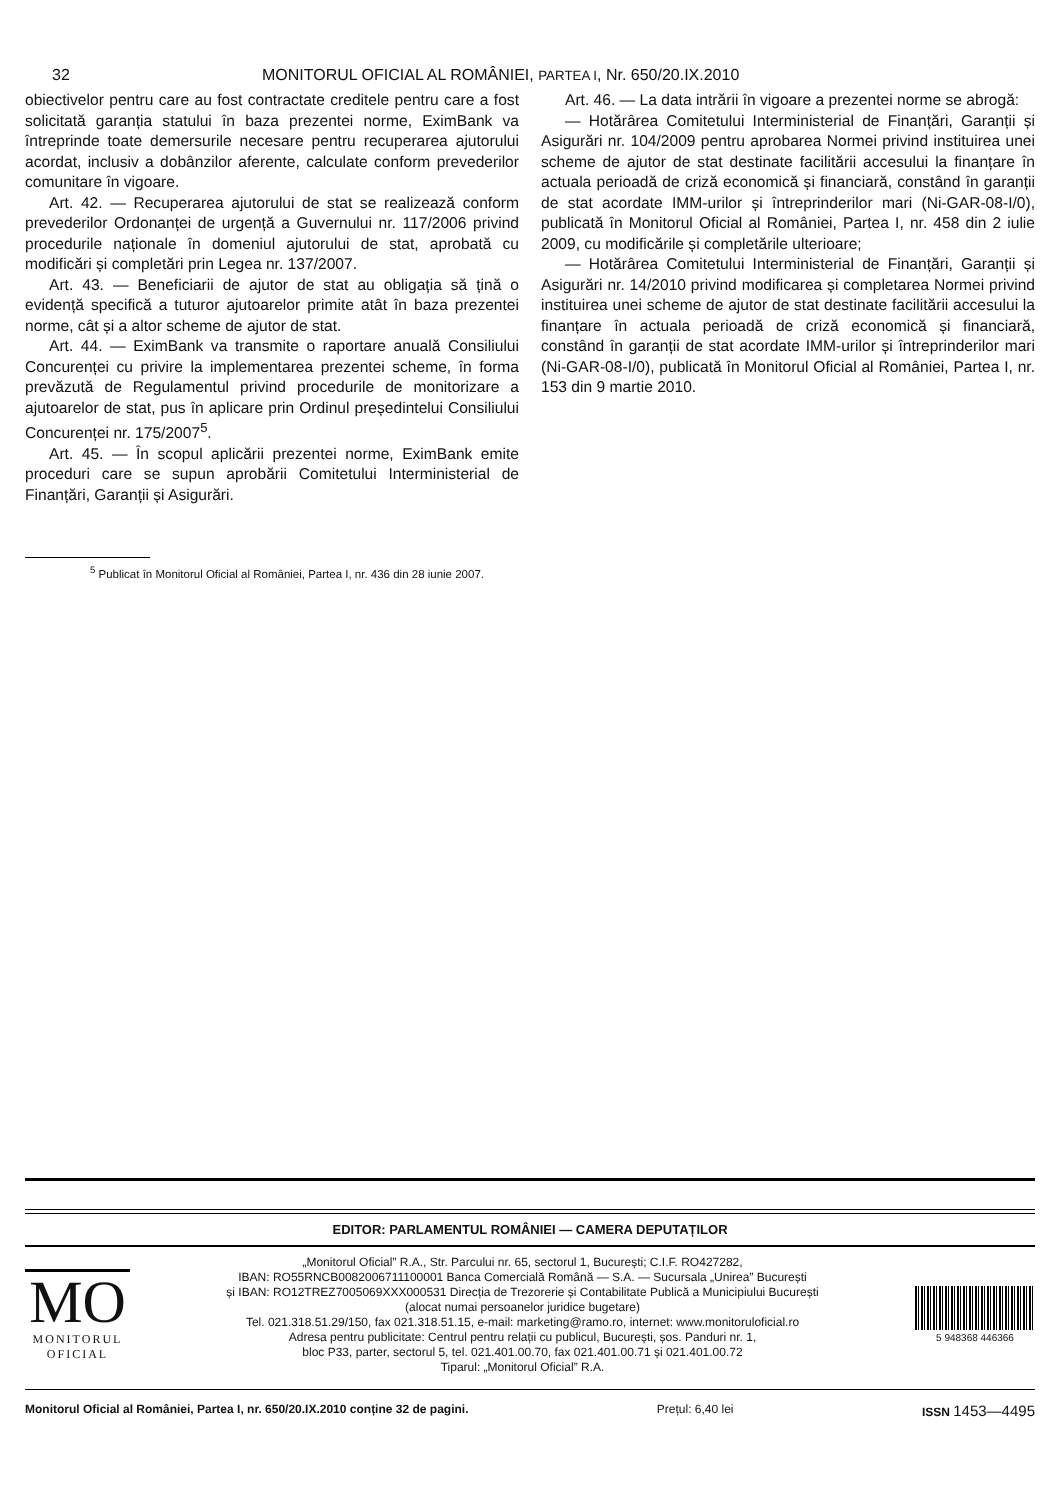32 MONITORUL OFICIAL AL ROMÂNIEI, PARTEA I, Nr. 650/20.IX.2010
obiectivelor pentru care au fost contractate creditele pentru care a fost solicitată garanția statului în baza prezentei norme, EximBank va întreprinde toate demersurile necesare pentru recuperarea ajutorului acordat, inclusiv a dobânzilor aferente, calculate conform prevederilor comunitare în vigoare.
Art. 42. — Recuperarea ajutorului de stat se realizează conform prevederilor Ordonanței de urgență a Guvernului nr. 117/2006 privind procedurile naționale în domeniul ajutorului de stat, aprobată cu modificări și completări prin Legea nr. 137/2007.
Art. 43. — Beneficiarii de ajutor de stat au obligația să țină o evidență specifică a tuturor ajutoarelor primite atât în baza prezentei norme, cât și a altor scheme de ajutor de stat.
Art. 44. — EximBank va transmite o raportare anuală Consiliului Concurenței cu privire la implementarea prezentei scheme, în forma prevăzută de Regulamentul privind procedurile de monitorizare a ajutoarelor de stat, pus în aplicare prin Ordinul președintelui Consiliului Concurenței nr. 175/2007<sup>5</sup>.
Art. 45. — În scopul aplicării prezentei norme, EximBank emite proceduri care se supun aprobării Comitetului Interministerial de Finanțări, Garanții și Asigurări.
Art. 46. — La data intrării în vigoare a prezentei norme se abrogă:
— Hotărârea Comitetului Interministerial de Finanțări, Garanții și Asigurări nr. 104/2009 pentru aprobarea Normei privind instituirea unei scheme de ajutor de stat destinate facilitării accesului la finanțare în actuala perioadă de criză economică și financiară, constând în garanții de stat acordate IMM-urilor și întreprinderilor mari (Ni-GAR-08-I/0), publicată în Monitorul Oficial al României, Partea I, nr. 458 din 2 iulie 2009, cu modificările și completările ulterioare;
— Hotărârea Comitetului Interministerial de Finanțări, Garanții și Asigurări nr. 14/2010 privind modificarea și completarea Normei privind instituirea unei scheme de ajutor de stat destinate facilitării accesului la finanțare în actuala perioadă de criză economică și financiară, constând în garanții de stat acordate IMM-urilor și întreprinderilor mari (Ni-GAR-08-I/0), publicată în Monitorul Oficial al României, Partea I, nr. 153 din 9 martie 2010.
<sup>5</sup> Publicat în Monitorul Oficial al României, Partea I, nr. 436 din 28 iunie 2007.
EDITOR: PARLAMENTUL ROMÂNIEI — CAMERA DEPUTAȚILOR
MO
MONITORUL
OFICIAL
„Monitorul Oficial” R.A., Str. Parcului nr. 65, sectorul 1, București; C.I.F. RO427282,
IBAN: RO55RNCB0082006711100001 Banca Comercială Română — S.A. — Sucursala „Unirea” București
și IBAN: RO12TREZ7005069XXX000531 Direcția de Trezorerie și Contabilitate Publică a Municipiului București
(alocat numai persoanelor juridice bugetare)
Tel. 021.318.51.29/150, fax 021.318.51.15, e-mail: marketing@ramo.ro, internet: www.monitoruloficial.ro
Adresa pentru publicitate: Centrul pentru relații cu publicul, București, șos. Panduri nr. 1,
bloc P33, parter, sectorul 5, tel. 021.401.00.70, fax 021.401.00.71 și 021.401.00.72
Tiparul: „Monitorul Oficial” R.A.
5 948368 446366
Monitorul Oficial al României, Partea I, nr. 650/20.IX.2010 conține 32 de pagini. Prețul: 6,40 lei ISSN 1453—4495